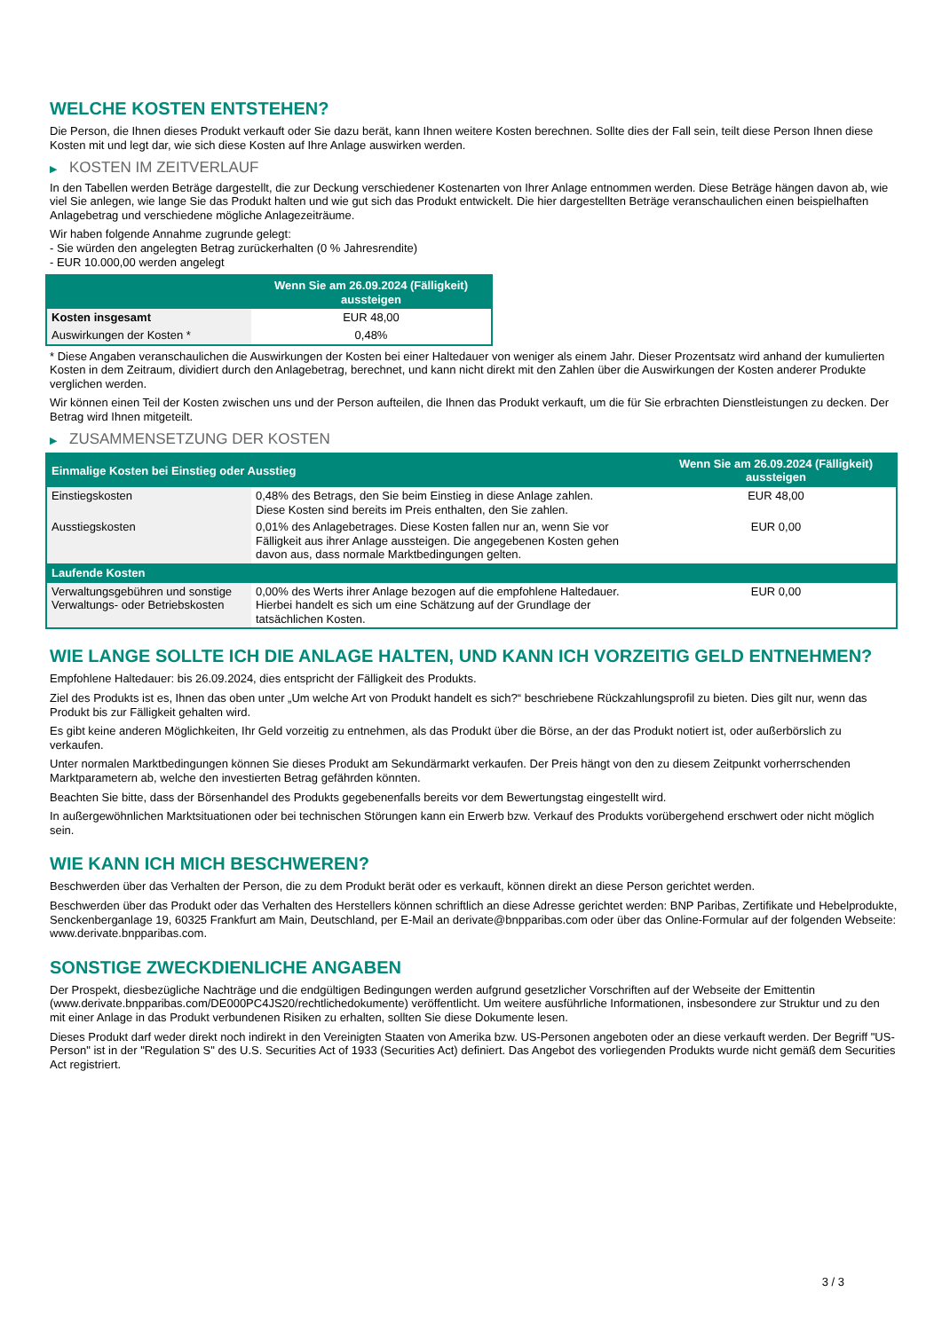WELCHE KOSTEN ENTSTEHEN?
Die Person, die Ihnen dieses Produkt verkauft oder Sie dazu berät, kann Ihnen weitere Kosten berechnen. Sollte dies der Fall sein, teilt diese Person Ihnen diese Kosten mit und legt dar, wie sich diese Kosten auf Ihre Anlage auswirken werden.
▶ KOSTEN IM ZEITVERLAUF
In den Tabellen werden Beträge dargestellt, die zur Deckung verschiedener Kostenarten von Ihrer Anlage entnommen werden. Diese Beträge hängen davon ab, wie viel Sie anlegen, wie lange Sie das Produkt halten und wie gut sich das Produkt entwickelt. Die hier dargestellten Beträge veranschaulichen einen beispielhaften Anlagebetrag und verschiedene mögliche Anlagezeiträume.
Wir haben folgende Annahme zugrunde gelegt:
- Sie würden den angelegten Betrag zurückerhalten (0 % Jahresrendite)
- EUR 10.000,00 werden angelegt
| | Wenn Sie am 26.09.2024 (Fälligkeit) aussteigen |
| --- | --- |
| Kosten insgesamt | EUR 48,00 |
| Auswirkungen der Kosten * | 0,48% |
* Diese Angaben veranschaulichen die Auswirkungen der Kosten bei einer Haltedauer von weniger als einem Jahr. Dieser Prozentsatz wird anhand der kumulierten Kosten in dem Zeitraum, dividiert durch den Anlagebetrag, berechnet, und kann nicht direkt mit den Zahlen über die Auswirkungen der Kosten anderer Produkte verglichen werden.
Wir können einen Teil der Kosten zwischen uns und der Person aufteilen, die Ihnen das Produkt verkauft, um die für Sie erbrachten Dienstleistungen zu decken. Der Betrag wird Ihnen mitgeteilt.
▶ ZUSAMMENSETZUNG DER KOSTEN
| Einmalige Kosten bei Einstieg oder Ausstieg | | Wenn Sie am 26.09.2024 (Fälligkeit) aussteigen |
| --- | --- | --- |
| Einstiegskosten | 0,48% des Betrags, den Sie beim Einstieg in diese Anlage zahlen. Diese Kosten sind bereits im Preis enthalten, den Sie zahlen. | EUR 48,00 |
| Ausstiegskosten | 0,01% des Anlagebetrages. Diese Kosten fallen nur an, wenn Sie vor Fälligkeit aus ihrer Anlage aussteigen. Die angegebenen Kosten gehen davon aus, dass normale Marktbedingungen gelten. | EUR 0,00 |
| Laufende Kosten | | |
| Verwaltungsgebühren und sonstige Verwaltungs- oder Betriebskosten | 0,00% des Werts ihrer Anlage bezogen auf die empfohlene Haltedauer. Hierbei handelt es sich um eine Schätzung auf der Grundlage der tatsächlichen Kosten. | EUR 0,00 |
WIE LANGE SOLLTE ICH DIE ANLAGE HALTEN, UND KANN ICH VORZEITIG GELD ENTNEHMEN?
Empfohlene Haltedauer: bis 26.09.2024, dies entspricht der Fälligkeit des Produkts.
Ziel des Produkts ist es, Ihnen das oben unter „Um welche Art von Produkt handelt es sich?“ beschriebene Rückzahlungsprofil zu bieten. Dies gilt nur, wenn das Produkt bis zur Fälligkeit gehalten wird.
Es gibt keine anderen Möglichkeiten, Ihr Geld vorzeitig zu entnehmen, als das Produkt über die Börse, an der das Produkt notiert ist, oder außerbörslich zu verkaufen.
Unter normalen Marktbedingungen können Sie dieses Produkt am Sekundärmarkt verkaufen. Der Preis hängt von den zu diesem Zeitpunkt vorherrschenden Marktparametern ab, welche den investierten Betrag gefährden könnten.
Beachten Sie bitte, dass der Börsenhandel des Produkts gegebenenfalls bereits vor dem Bewertungstag eingestellt wird.
In außergewöhnlichen Marktsituationen oder bei technischen Störungen kann ein Erwerb bzw. Verkauf des Produkts vorübergehend erschwert oder nicht möglich sein.
WIE KANN ICH MICH BESCHWEREN?
Beschwerden über das Verhalten der Person, die zu dem Produkt berät oder es verkauft, können direkt an diese Person gerichtet werden.
Beschwerden über das Produkt oder das Verhalten des Herstellers können schriftlich an diese Adresse gerichtet werden: BNP Paribas, Zertifikate und Hebelprodukte, Senckenberganlage 19, 60325 Frankfurt am Main, Deutschland, per E-Mail an derivate@bnpparibas.com oder über das Online-Formular auf der folgenden Webseite: www.derivate.bnpparibas.com.
SONSTIGE ZWECKDIENLICHE ANGABEN
Der Prospekt, diesbezügliche Nachträge und die endgültigen Bedingungen werden aufgrund gesetzlicher Vorschriften auf der Webseite der Emittentin (www.derivate.bnpparibas.com/DE000PC4JS20/rechtlichedokumente) veröffentlicht. Um weitere ausführliche Informationen, insbesondere zur Struktur und zu den mit einer Anlage in das Produkt verbundenen Risiken zu erhalten, sollten Sie diese Dokumente lesen.
Dieses Produkt darf weder direkt noch indirekt in den Vereinigten Staaten von Amerika bzw. US-Personen angeboten oder an diese verkauft werden. Der Begriff "US-Person" ist in der "Regulation S" des U.S. Securities Act of 1933 (Securities Act) definiert. Das Angebot des vorliegenden Produkts wurde nicht gemäß dem Securities Act registriert.
3 / 3